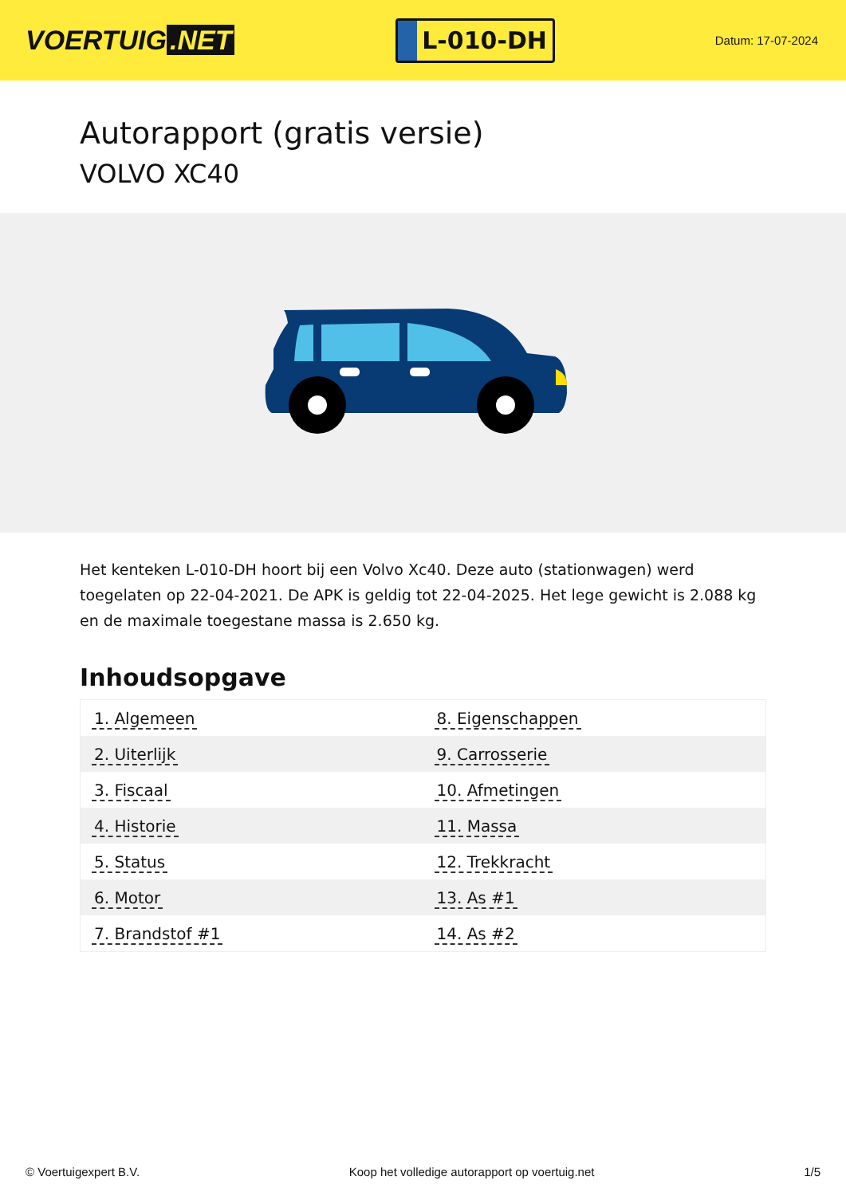VOERTUIG.NET
L-010-DH
Datum: 17-07-2024
Autorapport (gratis versie)
VOLVO XC40
Het kenteken L-010-DH hoort bij een Volvo Xc40. Deze auto (stationwagen) werd toegelaten op 22-04-2021. De APK is geldig tot 22-04-2025. Het lege gewicht is 2.088 kg en de maximale toegestane massa is 2.650 kg.
Inhoudsopgave
| 1. Algemeen | 8. Eigenschappen |
| 2. Uiterlijk | 9. Carrosserie |
| 3. Fiscaal | 10. Afmetingen |
| 4. Historie | 11. Massa |
| 5. Status | 12. Trekkracht |
| 6. Motor | 13. As #1 |
| 7. Brandstof #1 | 14. As #2 |
© Voertuigexpert B.V. Koop het volledige autorapport op voertuig.net 1/5